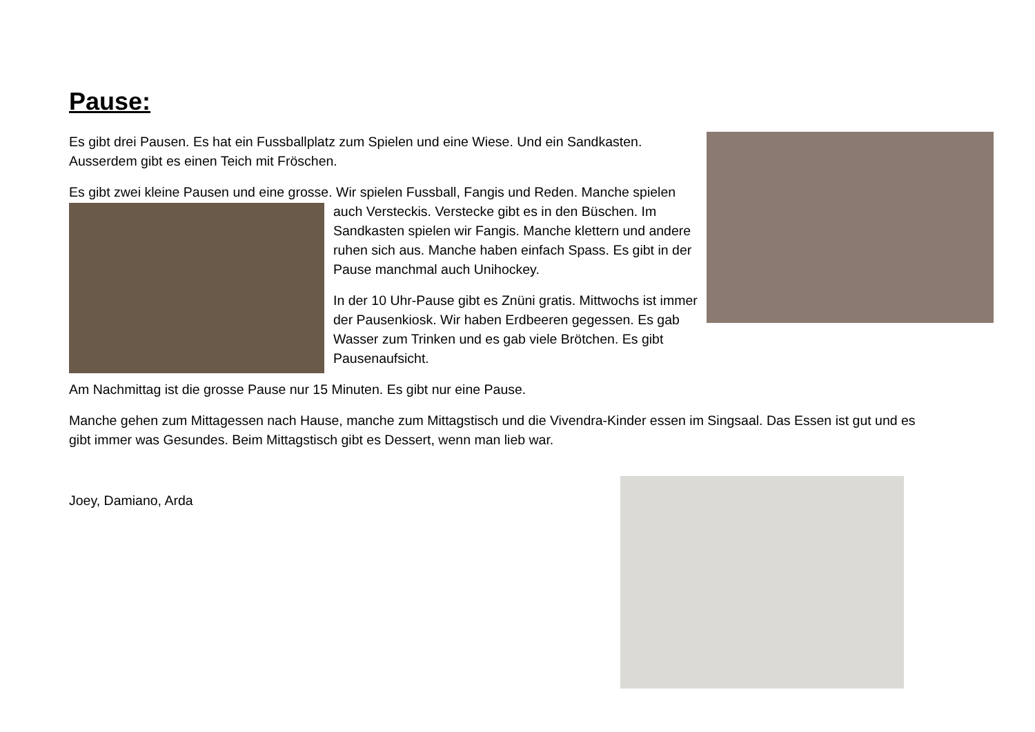Pause:
Es gibt drei Pausen. Es hat ein Fussballplatz zum Spielen und eine Wiese. Und ein Sandkasten. Ausserdem gibt es einen Teich mit Fröschen.
Es gibt zwei kleine Pausen und eine grosse. Wir spielen Fussball, Fangis und Reden. Manche spielen auch Versteckis. Verstecke gibt es in den Büschen. Im Sandkasten spielen wir Fangis. Manche klettern und andere ruhen sich aus. Manche haben einfach Spass. Es gibt in der Pause manchmal auch Unihockey.
In der 10 Uhr-Pause gibt es Znüni gratis. Mittwochs ist immer der Pausenkiosk. Wir haben Erdbeeren gegessen. Es gab Wasser zum Trinken und es gab viele Brötchen. Es gibt Pausenaufsicht.
Am Nachmittag ist die grosse Pause nur 15 Minuten. Es gibt nur eine Pause.
Manche gehen zum Mittagessen nach Hause, manche zum Mittagstisch und die Vivendra-Kinder essen im Singsaal. Das Essen ist gut und es gibt immer was Gesundes. Beim Mittagstisch gibt es Dessert, wenn man lieb war.
Joey, Damiano, Arda